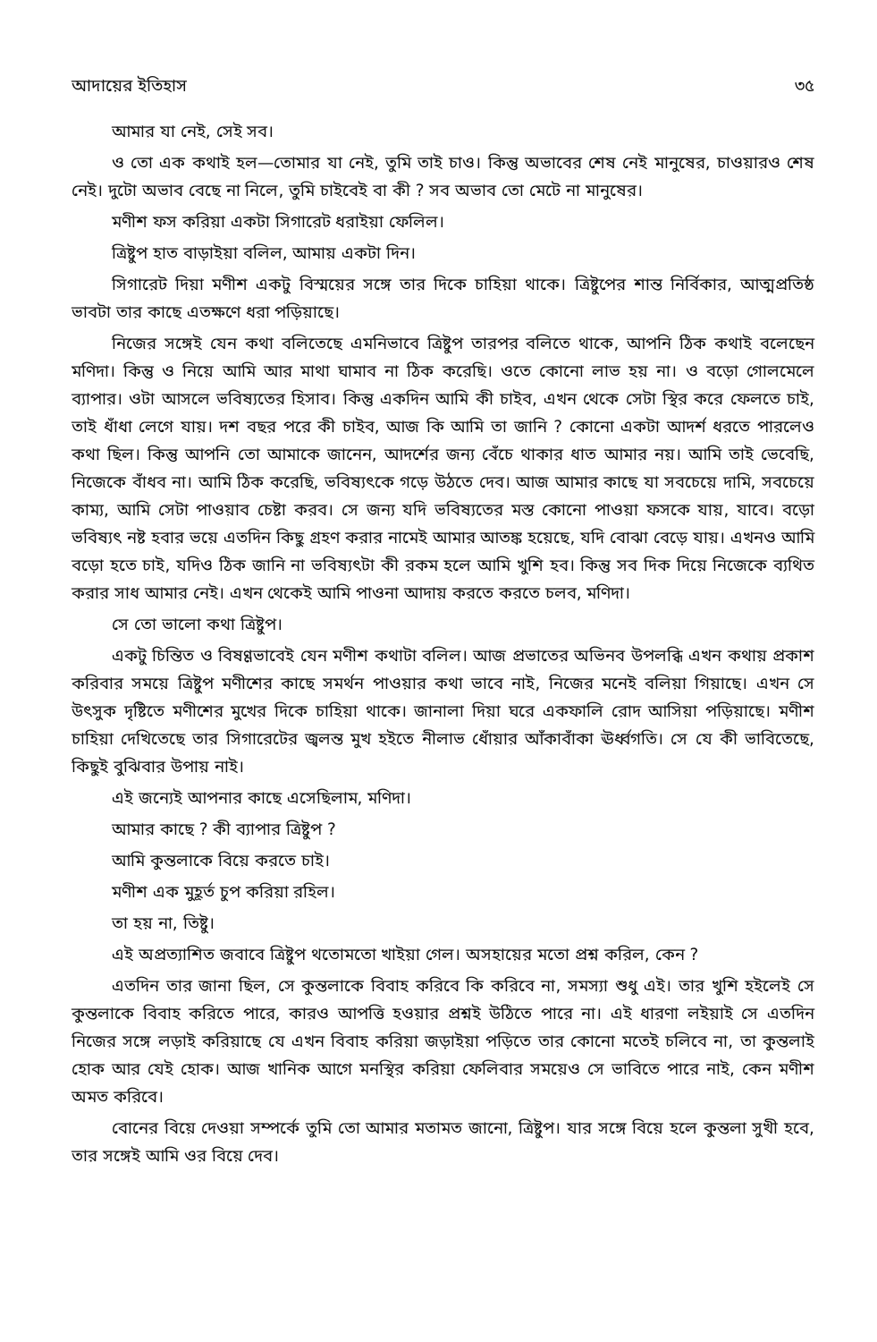আদায়ের ইতিহাস ৩৫
আমার যা নেই, সেই সব।
ও তো এক কথাই হল—তোমার যা নেই, তুমি তাই চাও। কিন্তু অভাবের শেষ নেই মানুষের, চাওয়ারও শেষ নেই। দুটো অভাব বেছে না নিলে, তুমি চাইবেই বা কী ? সব অভাব তো মেটে না মানুষের।
মণীশ ফস করিয়া একটা সিগারেট ধরাইয়া ফেলিল।
ত্রিষ্টুপ হাত বাড়াইয়া বলিল, আমায় একটা দিন।
সিগারেট দিয়া মণীশ একটু বিস্ময়ের সঙ্গে তার দিকে চাহিয়া থাকে। ত্রিষ্টুপের শান্ত নির্বিকার, আত্মপ্রতিষ্ঠ ভাবটা তার কাছে এতক্ষণে ধরা পড়িয়াছে।
নিজের সঙ্গেই যেন কথা বলিতেছে এমনিভাবে ত্রিষ্টুপ তারপর বলিতে থাকে, আপনি ঠিক কথাই বলেছেন মণিদা। কিন্তু ও নিয়ে আমি আর মাথা ঘামাব না ঠিক করেছি। ওতে কোনো লাভ হয় না। ও বড়ো গোলমেলে ব্যাপার। ওটা আসলে ভবিষ্যতের হিসাব। কিন্তু একদিন আমি কী চাইব, এখন থেকে সেটা স্থির করে ফেলতে চাই, তাই ধাঁধা লেগে যায়। দশ বছর পরে কী চাইব, আজ কি আমি তা জানি ? কোনো একটা আদর্শ ধরতে পারলেও কথা ছিল। কিন্তু আপনি তো আমাকে জানেন, আদর্শের জন্য বেঁচে থাকার ধাত আমার নয়। আমি তাই ভেবেছি, নিজেকে বাঁধব না। আমি ঠিক করেছি, ভবিষ্যৎকে গড়ে উঠতে দেব। আজ আমার কাছে যা সবচেয়ে দামি, সবচেয়ে কাম্য, আমি সেটা পাওয়াব চেষ্টা করব। সে জন্য যদি ভবিষ্যতের মস্ত কোনো পাওয়া ফসকে যায়, যাবে। বড়ো ভবিষ্যৎ নষ্ট হবার ভয়ে এতদিন কিছু গ্রহণ করার নামেই আমার আতঙ্ক হয়েছে, যদি বোঝা বেড়ে যায়। এখনও আমি বড়ো হতে চাই, যদিও ঠিক জানি না ভবিষ্যৎটা কী রকম হলে আমি খুশি হব। কিন্তু সব দিক দিয়ে নিজেকে ব্যথিত করার সাধ আমার নেই। এখন থেকেই আমি পাওনা আদায় করতে করতে চলব, মণিদা।
সে তো ভালো কথা ত্রিষ্টুপ।
একটু চিন্তিত ও বিষণ্ণভাবেই যেন মণীশ কথাটা বলিল। আজ প্রভাতের অভিনব উপলব্ধি এখন কথায় প্রকাশ করিবার সময়ে ত্রিষ্টুপ মণীশের কাছে সমর্থন পাওয়ার কথা ভাবে নাই, নিজের মনেই বলিয়া গিয়াছে। এখন সে উৎসুক দৃষ্টিতে মণীশের মুখের দিকে চাহিয়া থাকে। জানালা দিয়া ঘরে একফালি রোদ আসিয়া পড়িয়াছে। মণীশ চাহিয়া দেখিতেছে তার সিগারেটের জ্বলন্ত মুখ হইতে নীলাভ ধোঁয়ার আঁকাবাঁকা ঊর্ধ্বগতি। সে যে কী ভাবিতেছে, কিছুই বুঝিবার উপায় নাই।
এই জন্যেই আপনার কাছে এসেছিলাম, মণিদা।
আমার কাছে ? কী ব্যাপার ত্রিষ্টুপ ?
আমি কুন্তলাকে বিয়ে করতে চাই।
মণীশ এক মুহূর্ত চুপ করিয়া রহিল।
তা হয় না, তিষ্টু।
এই অপ্রত্যাশিত জবাবে ত্রিষ্টুপ থতোমতো খাইয়া গেল। অসহায়ের মতো প্রশ্ন করিল, কেন ?
এতদিন তার জানা ছিল, সে কুন্তলাকে বিবাহ করিবে কি করিবে না, সমস্যা শুধু এই। তার খুশি হইলেই সে কুন্তলাকে বিবাহ করিতে পারে, কারও আপত্তি হওয়ার প্রশ্নই উঠিতে পারে না। এই ধারণা লইয়াই সে এতদিন নিজের সঙ্গে লড়াই করিয়াছে যে এখন বিবাহ করিয়া জড়াইয়া পড়িতে তার কোনো মতেই চলিবে না, তা কুন্তলাই হোক আর যেই হোক। আজ খানিক আগে মনস্থির করিয়া ফেলিবার সময়েও সে ভাবিতে পারে নাই, কেন মণীশ অমত করিবে।
বোনের বিয়ে দেওয়া সম্পর্কে তুমি তো আমার মতামত জানো, ত্রিষ্টুপ। যার সঙ্গে বিয়ে হলে কুন্তলা সুখী হবে, তার সঙ্গেই আমি ওর বিয়ে দেব।